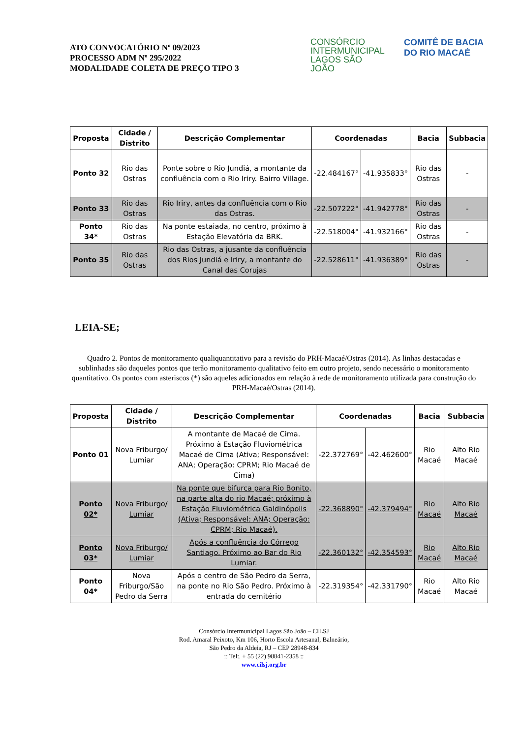ATO CONVOCATÓRIO Nº 09/2023
PROCESSO ADM Nº 295/2022
MODALIDADE COLETA DE PREÇO TIPO 3
CONSÓRCIO INTERMUNICIPAL LAGOS SÃO JOÃO
COMITÊ DE BACIA DO RIO MACAÉ
| Proposta | Cidade / Distrito | Descrição Complementar | Coordenadas | | Bacia | Subbacia |
| --- | --- | --- | --- | --- | --- | --- |
| Ponto 32 | Rio das Ostras | Ponte sobre o Rio Jundiá, a montante da confluência com o Rio Iriry. Bairro Village. | -22.484167° | -41.935833° | Rio das Ostras | - |
| Ponto 33 | Rio das Ostras | Rio Iriry, antes da confluência com o Rio das Ostras. | -22.507222° | -41.942778° | Rio das Ostras | - |
| Ponto 34* | Rio das Ostras | Na ponte estaiada, no centro, próximo à Estação Elevatória da BRK. | -22.518004° | -41.932166° | Rio das Ostras | - |
| Ponto 35 | Rio das Ostras | Rio das Ostras, a jusante da confluência dos Rios Jundiá e Iriry, a montante do Canal das Corujas | -22.528611° | -41.936389° | Rio das Ostras | - |
LEIA-SE;
Quadro 2. Pontos de monitoramento qualiquantitativo para a revisão do PRH-Macaé/Ostras (2014). As linhas destacadas e sublinhadas são daqueles pontos que terão monitoramento qualitativo feito em outro projeto, sendo necessário o monitoramento quantitativo. Os pontos com asteriscos (*) são aqueles adicionados em relação à rede de monitoramento utilizada para construção do PRH-Macaé/Ostras (2014).
| Proposta | Cidade / Distrito | Descrição Complementar | Coordenadas | | Bacia | Subbacia |
| --- | --- | --- | --- | --- | --- | --- |
| Ponto 01 | Nova Friburgo/ Lumiar | A montante de Macaé de Cima. Próximo à Estação Fluviométrica Macaé de Cima (Ativa; Responsável: ANA; Operação: CPRM; Rio Macaé de Cima) | -22.372769° | -42.462600° | Rio Macaé | Alto Rio Macaé |
| Ponto 02* | Nova Friburgo/ Lumiar | Na ponte que bifurca para Rio Bonito, na parte alta do rio Macaé; próximo à Estação Fluviométrica Galdinópolis (Ativa; Responsável: ANA; Operação: CPRM; Rio Macaé). | -22.368890° | -42.379494° | Rio Macaé | Alto Rio Macaé |
| Ponto 03* | Nova Friburgo/ Lumiar | Após a confluência do Córrego Santiago. Próximo ao Bar do Rio Lumiar. | -22.360132° | -42.354593° | Rio Macaé | Alto Rio Macaé |
| Ponto 04* | Nova Friburgo/São Pedro da Serra | Após o centro de São Pedro da Serra, na ponte no Rio São Pedro. Próximo à entrada do cemitério | -22.319354° | -42.331790° | Rio Macaé | Alto Rio Macaé |
Consórcio Intermunicipal Lagos São João – CILSJ
Rod. Amaral Peixoto, Km 106, Horto Escola Artesanal, Balneário,
São Pedro da Aldeia, RJ – CEP 28948-834
:: Tel:. + 55 (22) 98841-2358 ::
www.cilsj.org.br